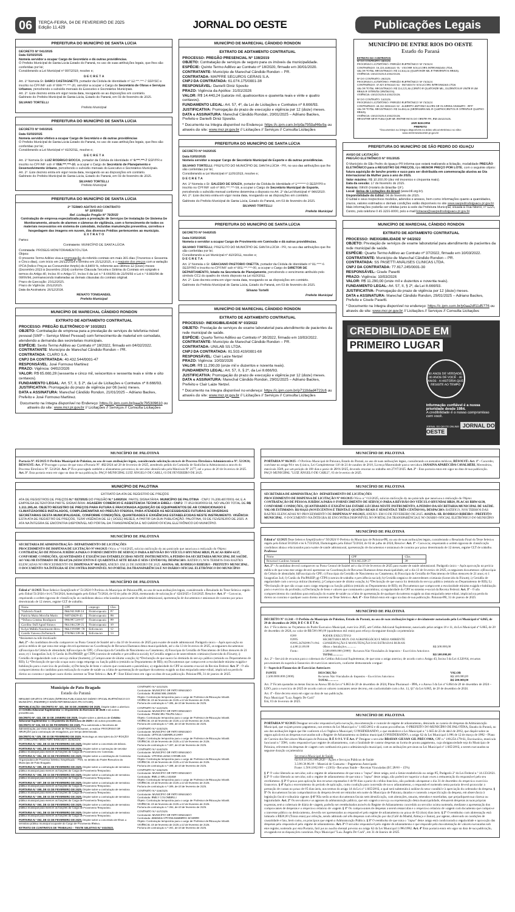06
TERÇA-FEIRA, 04 DE FEVEREIRO DE 2025
Edição 11.429
JORNAL DO OESTE
Publicações Legais
PREFEITURA DO MUNICÍPIO DE SANTA LÚCIA
DECRETO Nº 041/2025
Data 03/02/2025
Nomeia servidor a ocupar Cargo de Secretário e dá outras providências.
O Prefeito Municipal de Santa Lúcia Estado do Paraná, no uso de suas atribuições legais, que lhes são conferidas por lei;
Considerando a Lei Municipal nº 897/2019, resolve e;
D E C R E T A
Art. 1º Nomeia Sr. DARCI CASTAGNETTI, portador da Cédula de Identidade nº 12.***.***-7 SSP/SC e inscrito no CPF/MF sob nº 899.***.***-20, servidor a ocupar o Cargo de Secretário de Obras e Serviços Urbanos, percebendo o subsídio mensais do Executivo e Secretários Municipais.
Art. 2º. Este decreto entra em vigor nesta data, revogando-se as disposições em contrário.
Gabinete do Prefeito Municipal de Santa Lúcia, Estado do Paraná, em 03 de fevereiro de 2025.
SILVANO TORTELLI
Prefeito Municipal
PREFEITURA DO MUNICÍPIO DE SANTA LÚCIA
DECRETO Nº 040/2025
Data 03/02/2025
Nomeia servidor efetivo a ocupar Cargo de Secretário e dá outras providências
O Prefeito Municipal de Santa Lúcia Estado do Paraná, no uso de suas atribuições legais, que lhes são conferidas por lei;
Considerando a Lei Municipal nº 410/2011, resolve e;
D E C R E T A
Art. 1º Nomeia Sr. LUIZ RODRIGO BOCCA, portador da Cédula de Identidade nº 9.***.***-7 SSP/PR e inscrito no CPF/MF sob nº 056.***.***-10, a ocupar o Cargo de Secretário de Planejamento e Desenvolvimento Urbano, percebendo o subsídio mensais do Executivo e Secretários Municipais.
Art. 2º. Este decreto entra em vigor nesta data, revogando-se as disposições em contrário.
Gabinete do Prefeito Municipal de Santa Lúcia, Estado do Paraná, em 03 de fevereiro de 2025.
SILVANO TORTELLI
Prefeito Municipal
PREFEITURA DO MUNICÍPIO DE SANTA LÚCIA
2º TERMO ADITIVO AO CONTRATO
Nº 320/2022
Ref. Licitação Pregão Nº 78/2022
Contratação de empresa especializada para a prestação de Serviços De Instalação De Sistema De Monitoramento, através de alarmes e câmeras de vigilância, com o fornecimento de todos os materiais necessários em sistema de comodato, incluídas manutenção preventiva, corretiva e hospedagem das imagens em nuvem, dos diversos Prédios pertencentes ao município.
E X T R A T O
Partes:
Contratante: MUNICÍPIO DE SANTA LÚCIA
Contratada: PROSEG MONITORAMENTO LTDA
Objeto:
O presente Termo Aditivo visa a prorrogação do referido contrato em mais 365 dias (Trezentos e Sessenta e Cinco dias), com início em 26/12/2024 e término em 25/12/2025, e o reajuste dos preços com a variação IPCA (Índice Preços ao Consumidor Amplo) de 4,8409 %, referente aos últimos 12 (Doze) meses (Dezembro 2023 à Dezembro 2024) conforme Cláusula Terceira e Sétima do Contrato em epígrafe e termos do Artigo 40, Inciso XI e Artigo 57, Inciso II da Lei n.º 8.666/93 de 21/06/93 e Lei n.º 8.883/94 de 08/06/94, permanecendo inalteradas as demais cláusulas do contrato original.
Prazo de Execução: 25/12/2025.
Prazo de Vigência: 25/12/2025.
Data da Assinatura: 26/12/2024.
RENATO TONIDANDEL
Prefeito Municipal
MUNICÍPIO DE MARECHAL CÂNDIDO RONDON
EXTRATO DE ADITAMENTO CONTRATUAL
PROCESSO: PREGÃO ELETRÔNICO Nº 103/2021
OBJETO: Contratação de empresa para a prestação de serviços de telefonia móvel pessoal (SMP – Serviço Móvel Pessoal) com fornecimento de material em comodato, atendendo a demanda das secretarias municipais.
ESPÉCIE: Sexto Termo Aditivo ao Contrato nº 18/2022, firmado em 04/02/2022.
CONTRATANTE: Município de Marechal Cândido Rondon – PR.
CONTRATADA: CLARO S.A.
CNPJ DA CONTRATADA: 40.432.544/0001-47
RESPONSÁVEL: José Formoso Martinez
PRAZO: Vigência: 04/02/2026
VALOR: R$ 65.660,28 (sessenta e cinco mil, seiscentos e sessenta reais e vinte e oito centavos).
FUNDAMENTO LEGAL: Art. 57, II, § 2º, da Lei de Licitações e Contratos nº 8.666/93.
JUSTIFICATIVA: Prorrogação do prazo de vigência por 06 (seis) meses.
DATA e ASSINATURA: Marechal Cândido Rondon, 21/01/2025 – Adriano Backes, Prefeito e José Formoso Martinez.
Documento na íntegra disponível no Endereço: https://c.ipm.com.br/paa3c795309610 ou através do site: www.mcr.pr.gov.br // Licitações // Serviços // Consulta Licitações
MUNICÍPIO DE MARECHAL CÂNDIDO RONDON
EXTRATO DE ADITAMENTO CONTRATUAL
PROCESSO: PREGÃO PRESENCIAL Nº 138/2019
OBJETO: Contratação de serviços de seguro para os imóveis da municipalidade.
ESPÉCIE: Quinto Termo Aditivo ao Contrato nº 18/2020, firmado em 30/01/2020.
CONTRATANTE: Município de Marechal Cândido Rondon – PR.
CONTRATADA: MAPFRE SEGUROS GERAIS S.A.
CNPJ DA CONTRATADA: 61.074.175/0001-38
RESPONSÁVEL: Danielli Diniz Sposito
PRAZO: Vigência da Apólice: 31/01/2026
VALOR: R$ 14.440,24 (catorze mil, quatrocentos e quarenta reais e vinte e quatro centavos).
FUNDAMENTO LEGAL: Art. 57, 4º, da Lei de Licitações e Contratos nº 8.666/93.
JUSTIFICATIVA: Prorrogação do prazo de execução e vigência por 12 (doze) meses.
DATA e ASSINATURA: Marechal Cândido Rondon, 20/01/2025 – Adriano Backes, Prefeito e Danielli Diniz Sposito.
* Documento na íntegra disponível no Endereço: https://c.ipm.com.br/p0a7950af46e9a ou através do site: www.mcr.pr.gov.br // Licitações // Serviços // Consulta Licitações
PREFEITURA DO MUNICÍPIO DE SANTA LÚCIA
DECRETO Nº 042/2025
Data 03/02/2025
Nomeia servidor a ocupar Cargo de Secretário Municipal de Esporte e dá outras providências.
SILVANO TORTELLI, PREFEITO DO MUNICÍPIO DE SANTA LÚCIA - PR, no uso das atribuições que lhe são conferidas por lei;
Considerando a Lei Municipal nº 1105/2023, resolve e;
D E C R E T A
Art. 1º Nomeia o Sr. SALESIO DE SOUZA, portador da Cédula de Identidade nº 1*******-0 SESP/PR e inscrito no CPF/MF sob nº 865.***.***-59, a ocupar o Cargo de Secretário Municipal de Esporte, percebendo o subsídio mensal conforme determina o disposto no Art. 2º da Lei Municipal nº 946/2020.
Art. 2º. Este decreto entra em vigor nesta data, revogando-se as disposições em contrário.
Gabinete do Prefeito Municipal de Santa Lúcia, Estado do Paraná, em 03 de fevereiro de 2025.
SILVANO TORTELLI
Prefeito Municipal
PREFEITURA DO MUNICÍPIO DE SANTA LÚCIA
DECRETO Nº 044/2025
Data 03/02/2025
Nomeia o servidor a ocupar Cargo de Provimento em Comissão e dá outras providências.
SILVANO TORTELLI, PREFEITO DO MUNICÍPIO DE SANTA LÚCIA - PR, no uso das atribuições que lhe são conferidas por lei;
Considerando a Lei Municipal nº 410/2011, resolve e;
D E C R E T A
Art. 1º Nomeia o Sr. GRACIANO PASTORIO ONETTA, portador da Cédula de Identidade nº 81.****-6 SESP/RO e inscrito no CPF/MF sob nº 801.***.***-00, a ocupar o Cargo de DIRETOR DE DEPARTAMENTO, lotado na Secretaria de Planejamento, percebendo o vencimento atribuído pelo símbolo CC2 do quadro de níveis disposto na Lei 410/2011.
Art. 2º. Este decreto entra em vigor nesta data, revogando-se as disposições em contrário.
Gabinete do Prefeito Municipal de Santa Lúcia, Estado do Paraná, em 03 de fevereiro de 2025.
Silvano Tortelli
Prefeito Municipal
MUNICÍPIO DE MARECHAL CÂNDIDO RONDON
EXTRATO DE ADITAMENTO CONTRATUAL
PROCESSO: INEXIGIBILIDADE Nº 03/2022
OBJETO: Prestação de serviços de exame laboratorial para atendimento de pacientes da rede municipal de saúde.
ESPÉCIE: Quarto Termo Aditivo ao Contrato nº 36/2022, firmado em 10/03/2022.
CONTRATANTE: Município de Marechal Cândido Rondon – PR.
CONTRATADA: UNILAB SS LTDA.
CNPJ DA CONTRATADA: 81.503.419/0001-68
RESPONSÁVEL: Clair Laize Netzel
PRAZO: Vigência: 10/03/2026
VALOR: R$ 11.290,00 (onze mil e duzentos e noventa reais).
FUNDAMENTO LEGAL: Art. 57, II, § 2º, da Lei 8.666/93.
JUSTIFICATIVA: Prorrogação do prazo de execução e vigência por 12 (doze) meses.
DATA e ASSINATURA: Marechal Cândido Rondon, 29/01/2025 – Adriano Backes, Prefeito e Clair Laize Netzel.
* Documento na íntegra disponível no endereço: https://c.ipm.com.br/p7110dad4722c6 ou através do site: www.mcr.pr.gov.br // Licitações // Serviços // Consulta Licitações
MUNICÍPIO DE ENTRE RIOS DO OESTE
Estado do Paraná
EXTRATO DO CONTRATOS
Nº DO CONTRATO: 08/2025
PROCESSO LICITATÓRIO: PREGÃO ELETRÔNICO Nº 73/2024
CONTRATADO: 19.224.408/0001-75 - VIGORE SOLUCOES INTEGRADAS LTDA
VALOR TOTAL REGISTRADO: R$ 14.300,00 (QUATORZE MIL E TREZENTOS REAIS).
VIGÊNCIA: 03/02/2025 A 03/02/2026.
Nº DO CONTRATO: 09/2025
PROCESSO LICITATÓRIO: PREGÃO ELETRÔNICO Nº 73/2024
CONTRATADO: 37.827.879/0001-50 - INOVAGOV SOLUCOES INTEGRADAS LTDA
VALOR TOTAL REGISTRADO: R$ 114.221,80 (CENTO E QUATORZE MIL, DUZENTOS E VINTE E UM REAIS E OITENTA CENTAVOS).
VIGÊNCIA: 03/02/2025 A 03/02/2026.
Nº DO CONTRATO: 10/2025
PROCESSO LICITATÓRIO: PREGÃO ELETRÔNICO Nº 73/2024
CONTRATADO: 08.202.383/0001-92 - ALBERTO ANTONIO ALVES DE OLIVEIRA GRANATO - EPP
VALOR TOTAL REGISTRADO: R$ 16.484,00 (DEZESSEIS MIL E QUATROCENTOS E OITENTA E QUATRO REAIS).
VIGÊNCIA: 03/02/2025 A 03/02/2026.
REGISTRE-SE E PUBLIQUE-SE. ENTRE RIOS DO OESTE-PR, EM 03/02/2025.
JAIR BOKORNI
PREFEITO
*Documentos na íntegra disponíveis no diário oficial eletrônico no sítio:
www.entreriosdooeste.pr.gov.br
PREFEITURA DO MUNICÍPIO DE SÃO PEDRO DO IGUAÇU
AVISO DE LICITAÇÃO
PREGÃO ELETRÔNICO N° 001/2025
O Município de São Pedro do Iguaçu-PR informa que estará realizando a licitação, modalidade PREGÃO ELETRÔNICO para o REGISTRO DE PREÇOS, tipo MENOR PREÇO POR LOTE, com o seguinte objeto: futura aquisição de lanche pronto e suco para ser distribuída em comemoração alusiva ao Dia Internacional da Mulher para o ano de 2025.
Valor máximo: R$ 10.350,00 (dez mil trezentos e cinquenta reais).
Data da sessão: 17 de fevereiro de 2025.
Horário: 09h00 (Horário de Brasília- DF).
Local: Bolsa de Licitações do Brasil (www.bll.org.br).
Disponibilidade do Edital: 04 de fevereiro de 2025.
O Edital e seus respectivos modelos, adendos e anexos, bem como informações quanto a quantidades, prazos, valores estimados e demais condições estão disponíveis no site www.saopedrodoiguacu.pr.gov.br. Mais informações poderão ser obtidas junto à sede da Prefeitura Municipal, situada à Rua Niterói, nº 1225, Centro, pelo telefone 0 45 3255-8000, pelo e-mail licitacao@saopedrodoiguacu.pr.gov.br.
MUNICÍPIO DE MARECHAL CÂNDIDO RONDON
EXTRATO DE ADITAMENTO CONTRATUAL
PROCESSO: INEXIGIBILIDADE Nº 04/2022
OBJETO: Prestação de serviços de exame laboratorial para atendimento de pacientes da rede municipal de saúde.
ESPÉCIE: Quarto Termo Aditivo ao Contrato nº 37/2022, firmado em 10/03/2022.
CONTRATANTE: Município de Marechal Cândido Rondon – PR.
CONTRATADA: SS PASETTI ANÁLISES CLINICAS LTDA.
CNPJ DA CONTRATADA: 77.817.245/0001-30
RESPONSÁVEL: Gisele Pasetti
PRAZO: Vigência: 10/03/2026
VALOR: R$ 11.290,00 (onze mil e duzentos e noventa reais).
FUNDAMENTO LEGAL: Art. 57, II, § 2º, da Lei 8.666/93.
JUSTIFICATIVA: Prorrogação do prazo de vigência por 12 (doze) meses.
DATA e ASSINATURA: Marechal Cândido Rondon, 29/01/2025 – Adriano Backes, Prefeito e Gisele Pasetti.
* Documento na íntegra disponível no endereço: https://c.ipm.com.br/p0aa2df11d5776 ou através do site: www.mcr.pr.gov.br // Licitações // Serviços // Consulta Licitações
CREDIBILIDADE EM
PRIMEIRO LUGAR
40 ANOS DE VERDADE, 40 ANOS DE VOCÊ · 40 ANOS · A HISTÓRIA QUE RESISTE AO TEMPO
Informação confiável é a nossa prioridade desde 1984.
A credibilidade é o nosso compromisso com você.
JORNAL DO OESTE ONLINE! JORNAL DO OESTE
MUNICÍPIO DE PALOTINA
Portaria Nº. 85/2025 O Prefeito Municipal de Palotina, no uso de suas atribuições legais, considerando solicitação através de Processo Eletrônico Administrativo Nº. 52/2024; RESOLVE: Art. 1º Prorrogar o prazo de que trata a Portaria Nº. 482/2024 até 20 de fevereiro de 2025, atendendo pedido da Comissão de Sindicância Administrativa através do Processo Eletrônico Nº. 52/2024. Art. 2º Fica prorrogado também o afastamento preventivo do servidor identificado pela Matrícula Nº 2177, até o prazo de 20 de fevereiro de 2025. Art. 3º. Esta portaria entra em vigor na data de sua publicação. PAÇO MUNICIPAL LUIZ ÂNGELO DE CARLI, 03 DE FEVEREIRO DE 2025.
MUNICÍPIO DE PALOTINA
EXTRATO DA ATA DE REGISTRO DE PREÇOS
ATA DE REGISTROS DE PREÇOS N.º 037/2025 DO PREGÃO N.º 149/2024. PARTE SIGNATÁRIA: MUNICÍPIO DE PALOTINA - CNPJ 76.208.487/0001-64; E A EMPRESA DETENTORA PARTE SIGNATÁRIA: AGASERV COMERCIO E ASSISTENCIA TECNICA EIRELI - CNPJ: 77.853.083/0003-58, NO VALOR TOTAL DE R$ 1.311.395,44. OBJETO REGISTRO DE PREÇOS PARA FUTURA E FRACIONADA AQUISIÇÃO DE EQUIPAMENTOS DE AR CONDICIONADO E CLIMATIZADORES INSTALADOS, COMPLEMENMTAR AO PREGÃO 076/2024, PARA ATENDER AS NECESSIDADES FUTURAS DE DIVERSAS SECRETARIAS DESTA MUNICIPALIDADE, CONFORME CONDIÇÕES, QUANTIDADES E EXIGÊNCIAS ESTABELECIDAS NESTE INSTRUMENTO. VIGÊNCIA: ESTA ATA DE REGISTRO DE PREÇOS, TERÁ VIGÊNCIA DE 12 ( DOZE) MESES, A PARTIR DA SUA PUBLICAÇÃO. PALOTINA, 03 DE FEVEREIRO DE 2025. A ATA NA ÍNTEGRA SE ENCONTRA DISPONÍVEL NO PORTAL DA TRANSPARÊNCIA E NO DIÁRIO OFICIAL ELETRÔNICO DO MUNICÍPIO.
MUNICÍPIO DE PALOTINA
SECRETARIA DE ADMINISTRAÇÃO- DEPARTAMENTO DE LICITAÇÕES
PROCEDIMENTO DE DISPENSA DE LICITAÇÃO Nº 004/2025 Ofício n.º 014/2025, solicita ratificação do ato praticado que autorizou a realização do Objeto: CONTRATAÇÃO DE PESSOA JURÍDICA PARA O FORNECIMENTO DE SERVIÇO PARA A REVISÃO DO VEÍCULO HYUNDAI HB20, PLACAS RHW-6137, CONFORME CONDIÇÕES, QUANTIDADES E EXIGÊNCIAS ESTABELECIDAS NESTE INSTRUMENTO, A PEDIDO DA SECRETARIA MUNICIPAL DE SAÚDE. AO VALOR ESTIMADO DE R$ 647,06 (SEISCENTOS E QUARENTA E SETE REAIS E SEIS CENTAVOS). DESPACHO: RATIFICO, NOS TERMOS DAS RAZÕES ELENCADAS NO PROCEDIMENTO DE DISPENSA Nº 004/2025, ANEXO. EM 21 DE JANEIRO DE 2025. ASSINA: SR. RODRIGO RIBEIRO - PREFEITO MUNICIPAL. O DOCUMENTO NA ÍNTEGRA SE ENCONTRA DISPONÍVEL NO PORTAL DA TRANSPARÊNCIA E NO DIÁRIO OFICIAL ELETRÔNICO DO MUNICÍPIO
MUNICÍPIO DE PALOTINA
Edital nº 11/2025 Teste Seletivo Simplificado nº 51/2024 O Prefeito do Município de Palotina-PR, no uso de suas atribuições legais, considerando o Resultado do Teste Seletivo regido pelo Edital 51/2024 e lei 6.734/2024, homologado pelo Edital 73/2024, de 02 de julho de 2024, memorando de solicitação nº 424/2025 e 514/2025. Resolve: Art. 1º - Convocar, respeitando a ordem rigorosa de classificação as candidatas abaixo relacionadas para exame de saúde admissional, apresentação de documentos e assinatura de contrato por prazo determinado de 12 meses, regime CLT de trabalho.
| Nome | CPF | emprego | Clas. |
| --- | --- | --- | --- |
| *Gabriela Nandi | 066.041.949-14 | Fisioterapeuta | 07 |
| Patrícia Maira Mocelin Marin | 040743629-45 | Fisioterapeuta | 08 |
| *Débora Cristina Bordignon | 098.097.519-07 | Fisioterapeuta | 09 |
| Caroline Dall Agnol Simoes | 064.184.239-25 | Fisioterapeuta | 10 |
| Kelyn Mábila Nascimento Bove | 066.119.089 -78 | Enfermeiro | 12 |
| Camila Vanessa Zschornack | 078.963.139-36 | Enfermeiro | 13 |
*desistente ou não localizado
Art. 2º - As candidatas deverão comparecer no Posto Central de Saúdel até o dia 10 de fevereiro de 2025 para exame de saúde admissional. Parágrafo único – Após aprovação na perícia médica de que trata este artigo deverá apresentar na Coordenação de Recursos Humanos desta municipalidade, até o dia 13 de fevereiro de 2025, os seguintes documentos: a)Fotocópia da Cédula de identidade; b)Fotocópia do CPF; c) Fotocópia da Certidão de Nascimento ou Casamento; d) Fotocópia da Certidão de Nascimento de filhos menores de 21 anos; e) 1 fotografias 3x4; f) Cartão do Pis/PASEP; g) CTPS (carteira de trabalho e previdência social); h) Certidão negativa de antecedentes criminais (fornecida do Fórum); i) Certidão de regularidade com o serviço militar (homem); j) Comprovante de última votação; k) *Declaração de que nunca foi demitida do serviço público (emitido no Departamento de RH); L) *Declaração de que não ocupa outro cargo emprego ou função pública (emitido no Departamento de RH); m) Documentos que comprovem a escolaridade mínima exigida e habilitação para o exercício da profissão; n) Declaração de bens e valores que constituem o patrimônio; o) regularidade do CPF no sistema e-social da Receita Federal. Art. 3º - O não comparecimento do candidato para realização do exame de saúde ou a falta de apresentação de qualquer documento exigido na data estipulada neste edital, implicará na perda do direito ao contrato e qualquer outro direito inerente ao Teste Seletivo. Art. 4º - Este Edital entra em vigor na data de sua publicação. Palotina-PR, 31 de janeiro de 2025.
Município de Pato Bragado
Estado do Paraná
RESUMO DE ATOS OFICIAIS (ÍNTEGRA PUBLICADA NO DIÁRIO OFICIAL ELETRÔNICO DO MUNICÍPIO, ENDEREÇO WWW.PATOBRAGADO.PR.GOV.BR).
REPUBLICAÇÃO: DECRETO Nº. 021, DE 30 DE JANEIRO DE 2025. Dispõe sobre a abertura de Crédito Adicional Suplementar no Orçamento do Exercício de 2025 e dá outras providências.
DECRETO Nº. 022, DE 30 DE JANEIRO DE 2025. Dispõe sobre a abertura de Crédito Adicional Suplementar no Orçamento do Exercício de 2025 e dá outras providências.
DECRETO Nº 024, DE 03 DE FEVEREIRO DE 2025. Fica autorizada a Secretaria de Administração, por meio da Unidade de Recursos Humanos, a realizar PROCESSO DE SELEÇÃO para contratação de estagiários, por tempo determinado.
DECRETO N.º 025, DE 03 DE FEVEREIRO DE 2025. Homologa as inscrições da 20ª EDIÇÃO DO CONCURSO MISS PATO BRAGADO 2025/2026.
PORTARIA N.º 082, DE 03 DE FEVEREIRO DE 2025. Dispõe sobre a concessão de diárias.
PORTARIA N.º 083, DE 03 DE FEVEREIRO DE 2025. Dispõe sobre a nomeação de servidor público municipal para exercer as funções do Cargo de Provimento em Comissão.
PORTARIA N.º 084, DE 03 DE FEVEREIRO DE 2025. Dispõe sobre a constituição de Comissão Organizadora de Processo Seletivo Simplificado – PSS, no âmbito do Poder Executivo do Município de Pato Bragado.
PORTARIA N.º 085, DE 03 DE FEVEREIRO DE 2025. Dispõe sobre a contratação de servidora pública municipal para exercer as funções do Cargo de Provimento Temporário.
PORTARIA N.º 086, DE 03 DE FEVEREIRO DE 2025. Dispõe sobre a contratação de servidora pública municipal para exercer as funções do Cargo de Provimento Temporário.
PORTARIA N.º 087, DE 03 DE FEVEREIRO DE 2025. Dispõe sobre a contratação de servidora pública municipal para exercer as funções do Cargo de Provimento Temporário.
PORTARIA N.º 088, DE 03 DE FEVEREIRO DE 2025. Dispõe sobre a contratação de servidora pública municipal para exercer as funções do Cargo de Provimento Temporário.
PORTARIA N.º 089, DE 03 DE FEVEREIRO DE 2025. Dispõe sobre a contratação de servidora pública municipal para exercer as funções do Cargo de Provimento Temporário.
PORTARIA N.º 090, DE 03 DE FEVEREIRO DE 2025. Dispõe sobre a contratação de servidora pública municipal para exercer as funções do Cargo de Provimento Temporário.
PORTARIA N.º 091, DE 03 DE FEVEREIRO DE 2025. Dispõe sobre a contratação de servidora pública municipal para exercer as funções do Cargo de Provimento Temporário.
PORTARIA N.º 092, DE 03 DE FEVEREIRO DE 2025. Dispõe sobre a concessão de férias a servidora pública municipal ocupante do Cargo de Provimento Efetivo.
EXTRATO DE CONTRATOS DE TRABALHO – TESTE SELETIVO N.º 003/2023.
CONTRATO N.º 001/2025
Contratante: MUNICÍPIO DE PATO BRAGADO
Contratado: ELIANA MALLMANN
Objeto: Contratação temporária para o cargo de Professor de Educação Infantil.
VIGÊNCIA: 03 de fevereiro de 2025 a 02 de fevereiro de 2026.
Portaria de contratação n.º 085, de 03 de fevereiro de 2025.
CONTRATO N.º 002/2025
Contratante: MUNICÍPIO DE PATO BRAGADO
Contratado: FRANCIELI TAUTA GALLI
Objeto: Contratação temporária para o cargo de Professor de Educação Infantil.
VIGÊNCIA: 03 de fevereiro de 2025 a 02 de fevereiro de 2026.
Portaria de contratação n.º 086, de 03 de fevereiro de 2025.
CONTRATO N.º 003/2025
Contratante: MUNICÍPIO DE PATO BRAGADO
Contratado: LETICIA GABRIELA UHRY
Objeto: Contratação temporária para o cargo de Professor de Educação Infantil.
VIGÊNCIA: 03 de fevereiro de 2025 a 02 de fevereiro de 2026.
Portaria de contratação n.º 087, de 03 de fevereiro de 2025.
CONTRATO N.º 004/2025
Contratante: MUNICÍPIO DE PATO BRAGADO
Contratado: VITORIA LAISA CORNELIUS
Objeto: Contratação temporária para o cargo de Professor de Educação Infantil.
VIGÊNCIA: 03 de fevereiro de 2025 a 02 de fevereiro de 2026.
Portaria de contratação n.º 088, de 03 de fevereiro de 2025.
CONTRATO N.º 005/2025
Contratante: MUNICÍPIO DE PATO BRAGADO
Contratado: EMILLI KELLI ADAM
Objeto: Contratação temporária para o cargo de Professor de Educação Infantil.
VIGÊNCIA: 03 de fevereiro de 2025 a 02 de fevereiro de 2026.
Portaria de contratação n.º 089, de 03 de fevereiro de 2025.
CONTRATO N.º 006/2025
Contratante: MUNICÍPIO DE PATO BRAGADO
Contratado: EMILY COLOMBELLI
Objeto: Contratação temporária para o cargo de Professor de Educação Infantil.
VIGÊNCIA: 03 de fevereiro de 2025 a 02 de fevereiro de 2026.
Portaria de contratação n.º 090, de 03 de fevereiro de 2025.
CONTRATO N.º 007/2025
Contratante: MUNICÍPIO DE PATO BRAGADO
Contratado: AMANDA VITORIA BAMBERG BOHRER
Objeto: Contratação temporária para o cargo de Professor de Educação Infantil.
VIGÊNCIA: 03 de fevereiro de 2025 a 02 de fevereiro de 2026.
Portaria de contratação n.º 091, de 03 de fevereiro de 2025.
MUNICÍPIO DE PALOTINA
PORTARIA Nº 86/2025 - O Prefeito Municipal de Palotina, Estado do Paraná, no uso de suas atribuições legais, considerando os atestados médicos, RESOLVE: Art. 1º - Conceder, com base no artigo 94 e seu § único, Lei Complementar 110 de 21 de outubro de 2010, Licença Maternidade para a servidora JANAINA APARECIDA CAVALHERI, Merendeiro, matrícula 3549, por um período de 180 dias a partir de 28/01/2025, devendo retornar ao trabalho em 27/07/2025. Art. 2º - Esta portaria entra em vigor na data de sua publicação. PAÇO MUNICIPAL "LUIZ ÂNGELO DE CARLI", 03 de fevereiro de 2025.
MUNICÍPIO DE PALOTINA
SECRETARIA DE ADMINISTRAÇÃO -DEPARTAMENTO DE LICITAÇÕES
PROCEDIMENTO DE DISPENSA DE LICITAÇÃO Nº 003/2025 Ofício n.º 013/2025, solicita ratificação do ato praticado que autorizou a realização do Objeto: CONTRATAÇÃO DE PESSOA JURÍDICA PARA O FORNECIMENTO DE SERVIÇO PARA A REVISÃO DO VEÍCULO HYUNDAI HB20, PLACAS RHW-6139, CONFORME CONDIÇÕES, QUANTIDADES E EXIGÊNCIAS ESTABE-LECIDAS NESTE INSTRUMENTO, A PEDIDO DA SECRETARIA MUNICIPAL DE SAÚDE. VALOR ESTIMADO: R$ 934,63 (NOVECENTOS E TRINTA E QUATRO REAIS E SESSENTA E TRÊS CENTAVOS). DESPACHO: RATIFICO, NOS TERMOS DAS RAZÕES ELENCADAS NO PROCEDIMENTO DE DISPENSA Nº 003/2025, ANEXO. EM 03 DE FEVEREIRO DE 2025. ASSINA: SR. RODRIGO RIBEIRO - PREFEITO MUNICIPAL. O DOCUMENTO NA ÍNTEGRA SE ENCONTRA DISPONÍVEL NO PORTAL DA TRANSPARÊNCIA E NO DIÁRIO OFICIAL ELETRÔNICO DO MUNICÍPIO
MUNICÍPIO DE PALOTINA
Edital nº 12/2025 Teste Seletivo Simplificado nº 50/2024 O Prefeito do Município de Palotina-PR, no uso de suas atribuições legais, considerando o Resultado Final do Teste Seletivo regido pelo Edital 50/2024 e lei 6.733/2024, Homologado pelo Edital 72/2024, de 02 de julho de 2024, Resolve: Art. 1º - Convocar, respeitando a ordem rigorosa de classificação candidatos abaixo relacionados para exame de saúde admissional, apresentação de documentos e assinatura de contrato por prazo determinado de 12 meses, regime CLT de trabalho. Professor
| Nome | CPF | Clas. |
| --- | --- | --- |
| Rosemeri Cardoso Amianti | 024.165.359-27 | 39 |
Art. 2º - A candidata deverá comparecer no Posto Central de Saúdel até o dia 10 de fevereiro de 2025 para exame de saúde admissional. Parágrafo único – Após aprovação na perícia médica de que trata este artigo deverá apresentar na Coordenação de Recursos Humanos desta municipalidade, até o dia 13 de fevereiro de 2025, os seguintes documentos: a)Fotocópia da Cédula de identidade; b)Fotocópia do CPF; c) Fotocópia da Certidão de Nascimento ou Casamento; d) Fotocópia da Certidão de Nascimento de filhos menores de 21 anos; e) 1 fotografias 3x4; f) Cartão do Pis/PASEP; g) CTPS (carteira de trabalho e previdência social); h) Certidão negativa de antecedentes criminais (fornecida do Fórum); i) Certidão de regularidade com o serviço militar (homem); j) Comprovante de última votação; k) *Declaração de que nunca foi demitida do serviço público (emitido no Departamento de RH); L) *Declaração de que não ocupa outro cargo emprego ou função pública (emitido no Departamento de RH); m) Documentos que comprovem a escolaridade mínima exigida e habilitação para o exercício da profissão; n) Declaração de bens e valores que constituem o patrimônio; o) regularidade do CPF no sistema e-social da Receita Federal. Art. 3º - O não comparecimento do candidato para realização do exame de saúde ou a falta de apresentação de qualquer documento exigido na data estipulada neste edital, implicará na perda do direito ao contrato e qualquer outro direito inerente ao Teste Seletivo. Art. 4º - Este Edital entra em vigor na data de sua publicação. Palotina-PR, 31 de janeiro de 2025.
MUNICÍPIO DE PALOTINA
DECRETO Nº 11.344 - O Prefeito do Município de Palotina, Estado do Paraná, no uso de suas atribuições legais e devidamente autorizado pela Lei Municipal nº 6.865, de 20 de dezembro de 2024, D E C R E T A:
Art. 1º Fica aberto ao Orçamento do Poder Executivo Municipal, exercício 2025, um Crédito Adicional Suplementar, autorizado pelos artigos 10 e 11, da Lei Municipal nº 6.865, de 20 de dezembro de 2024, no valor de R$ 500.000,00 (quinhentos mil reais) para reforço da seguinte dotação orçamentária:
| 0200 | PODER EXECUTIVO | |
| 02005 | SECRETARIA MUN. DO AGRONEGÓCIO E MEIO AMBIENTE | |
| 02005.2678200171.016 | CONSERVAÇÃO E MANUTENÇÃO DAS ESTRADAS RURAIS | |
| 4.4.90.51.00.00 | Obras e Instalações............. | R$ 500.000,00 |
| Fonte: | 2.500.0000.000 (2000) - Recursos Não Vinculados de Impostos – Exercícios Anteriores | |
| | TOTAL............. | R$ 500.000,00 |
Art. 2º - Servirá de recursos para a cobertura do Crédito Adicional Suplementar, de que trata o artigo anterior, de acordo com o Artigo 43, Inciso I da Lei 4.320/64, recursos provenientes do superávit financeiro de exercícios anteriores, conforme demonstrado a seguir:
I – Superávit Financeiro de Exercícios Anteriores
| FONTE | DESCRIÇÃO | VALOR |
| --- | --- | --- |
| 2.500.0000.000 (2000) | Recursos Não Vinculados de Impostos – Exercícios Anteriores | R$ 500.000,00 |
| | TOTAL............. | R$ 500.000,00 |
Art. 3º Ficam ajustadas as metas físicas no Anexo III da Lei nº 6.863 de 20 de dezembro de 2024, Plano Plurianual – PPA, e o Anexo I da Lei nº 6.864 de 20 de dezembro de 2024 – LDO, para o exercício de 2025 de acordo com os valores constantes neste decreto, em conformidade com o Art. 11, §1º da Lei 6.865, de 20 de dezembro de 2024.
Art. 4º - Este decreto entra em vigor na data de sua publicação.
Paço Municipal "Luiz Ângelo De Carli"
Em, 03 de fevereiro de 2025.
MUNICÍPIO DE PALOTINA
PORTARIA Nº 82/2025 Designar servidor responsável pela execução, movimentação e controle de regime de adiantamento, destinado ao custeio de despesas da Administração Municipal, que exijam pronto pagamento, nos termos da Lei Municipal n.º 1.665/2002 e dá outras providências. O PREFEITO DO MUNICÍPIO DE PALOTINA, Estado do Paraná, no uso das atribuições legais que lhe conferem a Lei Orgânica Municipal; CONSIDERANDO, o que estabelece a Lei Municipal n.º 1.665 de 23 de abril de 2002, que dispõe sobre as regras aplicáveis as despesas executadas sob o Regime de Adiantamento no âmbito municipal;CONSIDERANDO, o artigo 62 da Lei Municipal 1.096 de 12 de março de 1992 – Plano de Carreira dos Servidores Municipais de Palotina; R E S O L V E Art. 1º Designar o servidor BRAYAN GILVAN GIL PRECOMA, CPF n.º 108.254.179-61, Escriturário, matrícula funcional n.º 3590, como responsável por regime de adiantamento, com a finalidade de custear despesas na forma de pronto pagamento, cuja obrigatoriedade seja do Município de Palotina, referentes às despesas de viagem com combustíveis para a administração municipal, com as atribuições previstas na Lei Municipal nº 1.665/2002, a serem executadas na seguinte dotação orçamentária:
Secretaria Municipal de Saúde
02.010.10.301.009.2020 – Ações e Serviços Públicos de Saúde
3.3.90.30.96.00 – Material de Consumo – Pagamento Antecipado
Fonte: 1.500.1002.000 – (1303) - Recursos Saúde – Receitas Vinculadas (EC 29/00 – 15%)
§ 1º O valor liberado ao servidor, sob o regime de adiantamento de que trata o "caput" deste artigo, será o limite estabelecido no artigo 95, Parágrafo 2º da Lei Federal n.º 14.133/2021. § 2º O valor liberado ao servidor, sob o regime de adiantamento de que trata o "caput" deste artigo, não poderá ser superior a duas vezes a remuneração do responsável pelo seu recebimento. § 3º O prazo para aplicação dos recursos repassados é de 90 dias a partir do crédito bancário, não podendo ultrapassar o dia 31 de dezembro do respectivo exercício financeiro. § 4º Após o encerramento do período de aplicação, como condição para concessão de novo adiantamento, o responsável nomeado nesta portaria deverá protocolar a prestação de contas no prazo de 05 dias úteis, nos termos do artigo 14 da Lei nº 1.665/2002, a qual será submetida à análise do setor contábil e à apreciação do ordenador da despesa. § 5º Os documentos fiscais comprobatórios da despesa devem ser emitidos em nome do Município de Palotina, datados e contendo a especificação da despesa, em observância à legislação fiscal e tributária vigente. § 6º Não serão aceitos documentos fiscais sem identificação, com alterações, rasuras, emendas e entrelinhas, que prejudiquem sua clareza ou legitimidade. Art. 2º Os servidores e os agentes da administração pública, que em viagem a serviço ou representação desta municipalidade, efetuarem despesas as suas próprias expensas, sem a cobertura de diária de viagem, poderão ser reembolsados através do Regime de Adiantamento concedido ao servidor acima nomeado, mediante a apresentação dos comprovantes de despesas e o respectivo relatório de viagem. § 1º Os comprovantes de despesas a serem ressarcidas e o respectivo relatório de viagem com documento que comprove o interesse público no deslocamento, deverão ser apresentados ao responsável pelo regime de adiantamento no prazo de 02 (dois) dias úteis. § 2º O reembolso com alimentação está limitado a R$30,00 (Trinta reais) por refeição, sendo admitido até três despesas com refeição por dia (Café da Manhã, Almoço e Jantar), por agente, observado as condições de causalidade e fato, bem como, os princípios que regem a Administração Pública. § 3º O reembolso de que trata o "caput" deste artigo está condicionada a regularidade e aprovação das despesas pelo responsável pelo regime de adiantamento. Art. 3º O servidor responsável pelo regime de adiantamento e que responde pela movimentação de valores executados sob este regime, nomeado por esta Portaria, fará jus ao auxílio mensal previsto no artigo 62 da Lei Municipal 1.096/1992. Art. 4º Esta portaria entra em vigor na data de sua publicação, revogando-se as disposições contrárias. Paço Municipal "Luiz Ângelo De Carli", em 31 de Janeiro de 2025.